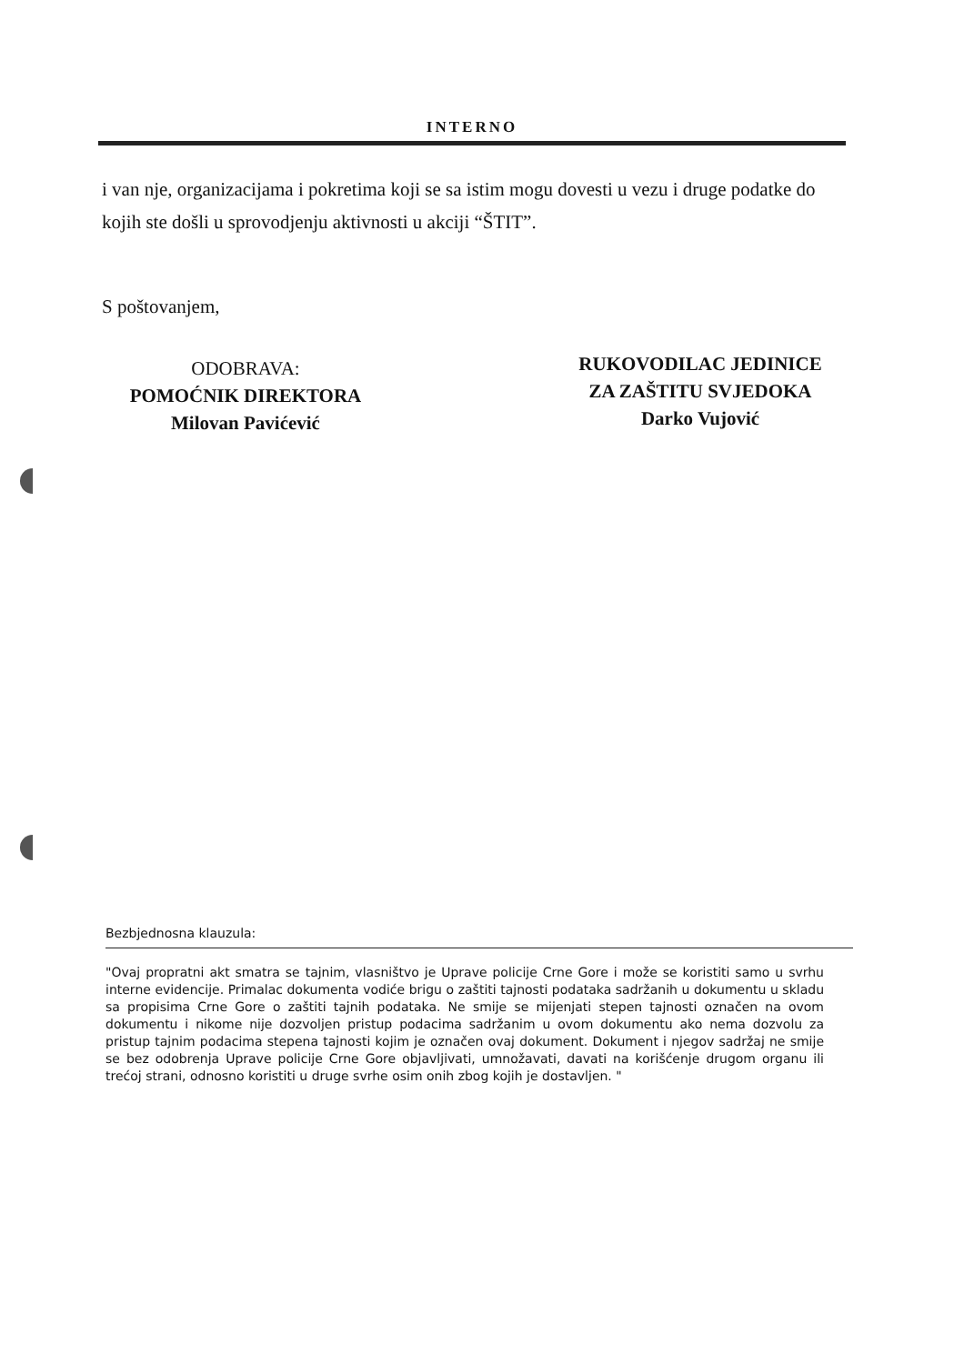INTERNO
i van nje, organizacijama i pokretima koji se sa istim mogu dovesti u vezu i druge podatke do kojih ste došli u sprovodjenju aktivnosti u akciji “ŠTIT”.
S poštovanjem,
ODOBRAVA:
POMOĆNIK DIREKTORA
Milovan Pavićević
RUKOVODILAC JEDINICE
ZA ZAŠTITU SVJEDOKA
Darko Vujović
Bezbjednosna klauzula:
"Ovaj propratni akt smatra se tajnim, vlasništvo je Uprave policije Crne Gore i može se koristiti samo u svrhu interne evidencije. Primalac dokumenta vodiće brigu o zaštiti tajnosti podataka sadržanih u dokumentu u skladu sa propisima Crne Gore o zaštiti tajnih podataka. Ne smije se mijenjati stepen tajnosti označen na ovom dokumentu i nikome nije dozvoljen pristup podacima sadržanim u ovom dokumentu ako nema dozvolu za pristup tajnim podacima stepena tajnosti kojim je označen ovaj dokument. Dokument i njegov sadržaj ne smije se bez odobrenja Uprave policije Crne Gore objavljivati, umnožavati, davati na korišćenje drugom organu ili trećoj strani, odnosno koristiti u druge svrhe osim onih zbog kojih je dostavljen. "